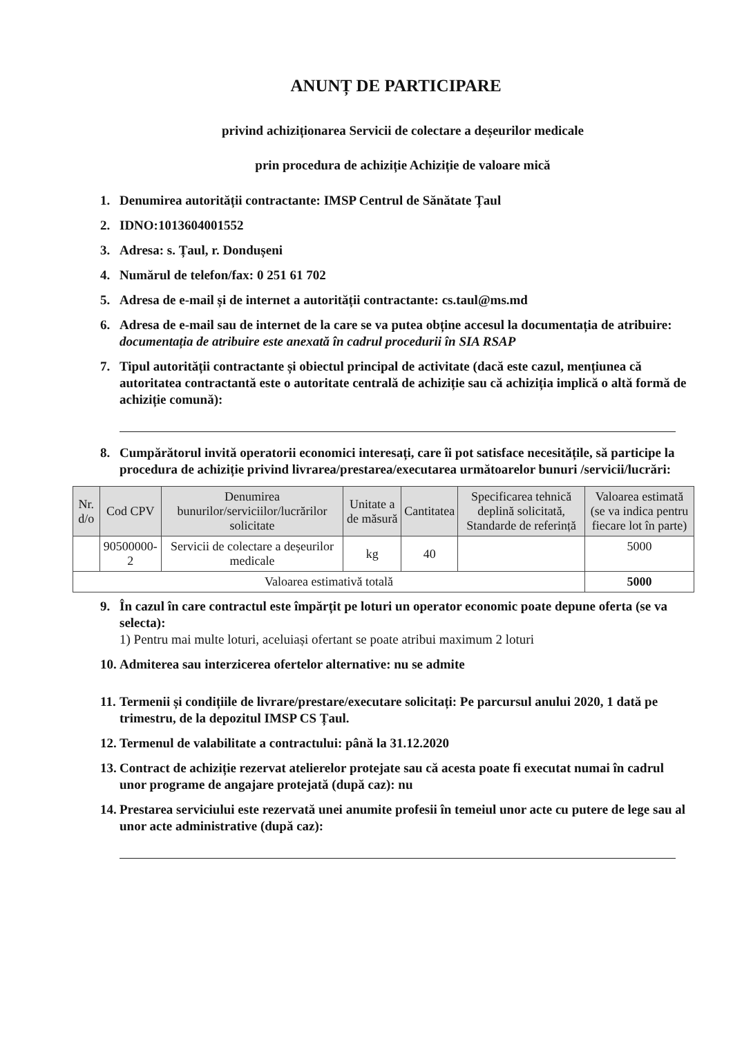ANUNȚ DE PARTICIPARE
privind achiziționarea Servicii de colectare a deșeurilor medicale
prin procedura de achiziție Achiziție de valoare mică
1. Denumirea autorității contractante: IMSP Centrul de Sănătate Țaul
2. IDNO:1013604001552
3. Adresa: s. Țaul, r. Dondușeni
4. Numărul de telefon/fax: 0 251 61 702
5. Adresa de e-mail și de internet a autorității contractante: cs.taul@ms.md
6. Adresa de e-mail sau de internet de la care se va putea obține accesul la documentația de atribuire: documentația de atribuire este anexată în cadrul procedurii în SIA RSAP
7. Tipul autorității contractante și obiectul principal de activitate (dacă este cazul, mențiunea că autoritatea contractantă este o autoritate centrală de achiziție sau că achiziția implică o altă formă de achiziție comună):
8. Cumpărătorul invită operatorii economici interesați, care îi pot satisface necesitățile, să participe la procedura de achiziție privind livrarea/prestarea/executarea următoarelor bunuri /servicii/lucrări:
| Nr. d/o | Cod CPV | Denumirea bunurilor/serviciilor/lucrărilor solicitate | Unitate a de măsură | Cantitatea | Specificarea tehnică deplină solicitată, Standarde de referință | Valoarea estimată (se va indica pentru fiecare lot în parte) |
| --- | --- | --- | --- | --- | --- | --- |
| | 90500000-2 | Servicii de colectare a deșeurilor medicale | kg | 40 | | 5000 |
| Valoarea estimativă totală | | | | | | 5000 |
9. În cazul în care contractul este împărțit pe loturi un operator economic poate depune oferta (se va selecta):
1) Pentru mai multe loturi, aceluiași ofertant se poate atribui maximum 2 loturi
10. Admiterea sau interzicerea ofertelor alternative: nu se admite
11. Termenii și condițiile de livrare/prestare/executare solicitați: Pe parcursul anului 2020, 1 dată pe trimestru, de la depozitul IMSP CS Țaul.
12. Termenul de valabilitate a contractului: până la 31.12.2020
13. Contract de achiziție rezervat atelierelor protejate sau că acesta poate fi executat numai în cadrul unor programe de angajare protejată (după caz): nu
14. Prestarea serviciului este rezervată unei anumite profesii în temeiul unor acte cu putere de lege sau al unor acte administrative (după caz):